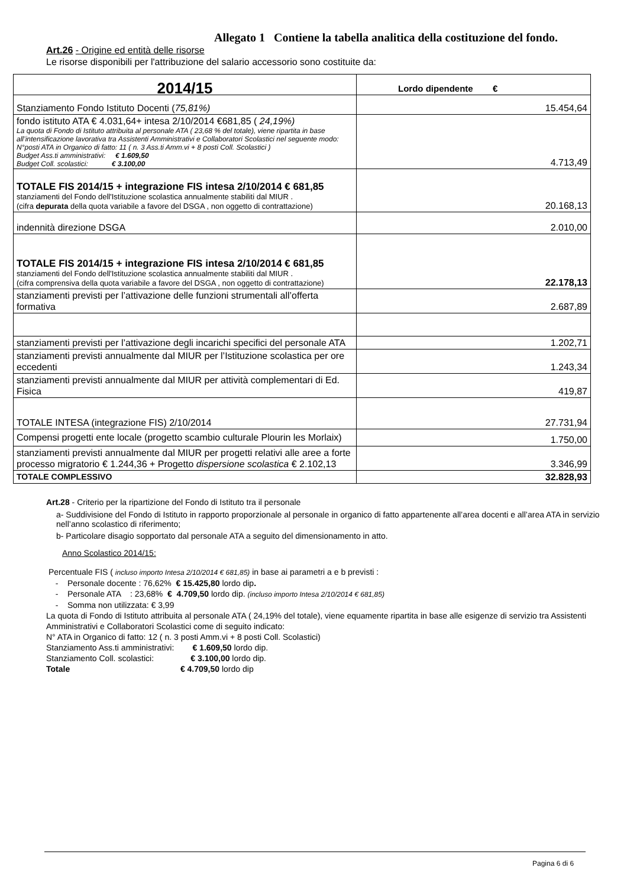Allegato 1 Contiene la tabella analitica della costituzione del fondo.
Art.26 - Origine ed entità delle risorse
Le risorse disponibili per l'attribuzione del salario accessorio sono costituite da:
| 2014/15 | Lordo dipendente € |
| Stanziamento Fondo Istituto Docenti ( 75,81%) | 15.454,64 |
| fondo istituto ATA € 4.031,64+ intesa 2/10/2014 €681,85 ( 24,19%) La quota di Fondo di Istituto attribuita al personale ATA ( 23,68 % del totale), viene ripartita in base all’intensificazione lavorativa tra Assistenti Amministrativi e Collaboratori Scolastici nel seguente modo: N°posti ATA in Organico di fatto: 11 ( n. 3 Ass.ti Amm.vi + 8 posti Coll. Scolastici ) Budget Ass.ti amministrativi: € 1.609,50 Budget Coll. scolastici: € 3.100,00 | 4.713,49 |
| TOTALE FIS 2014/15 + integrazione FIS intesa 2/10/2014 € 681,85 stanziamenti del Fondo dell'Istituzione scolastica annualmente stabiliti dal MIUR . (cifra depurata della quota variabile a favore del DSGA , non oggetto di contrattazione) | 20.168,13 |
| indennità direzione DSGA | 2.010,00 |
| TOTALE FIS 2014/15 + integrazione FIS intesa 2/10/2014 € 681,85 stanziamenti del Fondo dell'Istituzione scolastica annualmente stabiliti dal MIUR . (cifra comprensiva della quota variabile a favore del DSGA , non oggetto di contrattazione) | 22.178,13 |
| stanziamenti previsti per l’attivazione delle funzioni strumentali all’offerta formativa | 2.687,89 |
| stanziamenti previsti per l’attivazione degli incarichi specifici del personale ATA | 1.202,71 |
| stanziamenti previsti annualmente dal MIUR per l’Istituzione scolastica per ore eccedenti | 1.243,34 |
| stanziamenti previsti annualmente dal MIUR per attività complementari di Ed. Fisica | 419,87 |
| TOTALE INTESA (integrazione FIS) 2/10/2014 | 27.731,94 |
| Compensi progetti ente locale (progetto scambio culturale Plourin les Morlaix) | 1.750,00 |
| stanziamenti previsti annualmente dal MIUR per progetti relativi alle aree a forte processo migratorio € 1.244,36 + Progetto dispersione scolastica € 2.102,13 | 3.346,99 |
| TOTALE COMPLESSIVO | 32.828,93 |
Art.28 - Criterio per la ripartizione del Fondo di Istituto tra il personale
a- Suddivisione del Fondo di Istituto in rapporto proporzionale al personale in organico di fatto appartenente all’area docenti e all’area ATA in servizio nell’anno scolastico di riferimento;
b- Particolare disagio sopportato dal personale ATA a seguito del dimensionamento in atto.
Anno Scolastico 2014/15:
Percentuale FIS ( incluso importo Intesa 2/10/2014 € 681,85) in base ai parametri a e b previsti :
- Personale docente : 76,62% € 15.425,80 lordo dip.
- Personale ATA : 23,68% € 4.709,50 lordo dip. (incluso importo Intesa 2/10/2014 € 681,85)
- Somma non utilizzata: € 3,99
La quota di Fondo di Istituto attribuita al personale ATA ( 24,19% del totale), viene equamente ripartita in base alle esigenze di servizio tra Assistenti Amministrativi e Collaboratori Scolastici come di seguito indicato:
N° ATA in Organico di fatto: 12 ( n. 3 posti Amm.vi + 8 posti Coll. Scolastici)
Stanziamento Ass.ti amministrativi: € 1.609,50 lordo dip.
Stanziamento Coll. scolastici: € 3.100,00 lordo dip.
Totale € 4.709,50 lordo dip
Pagina 6 di 6